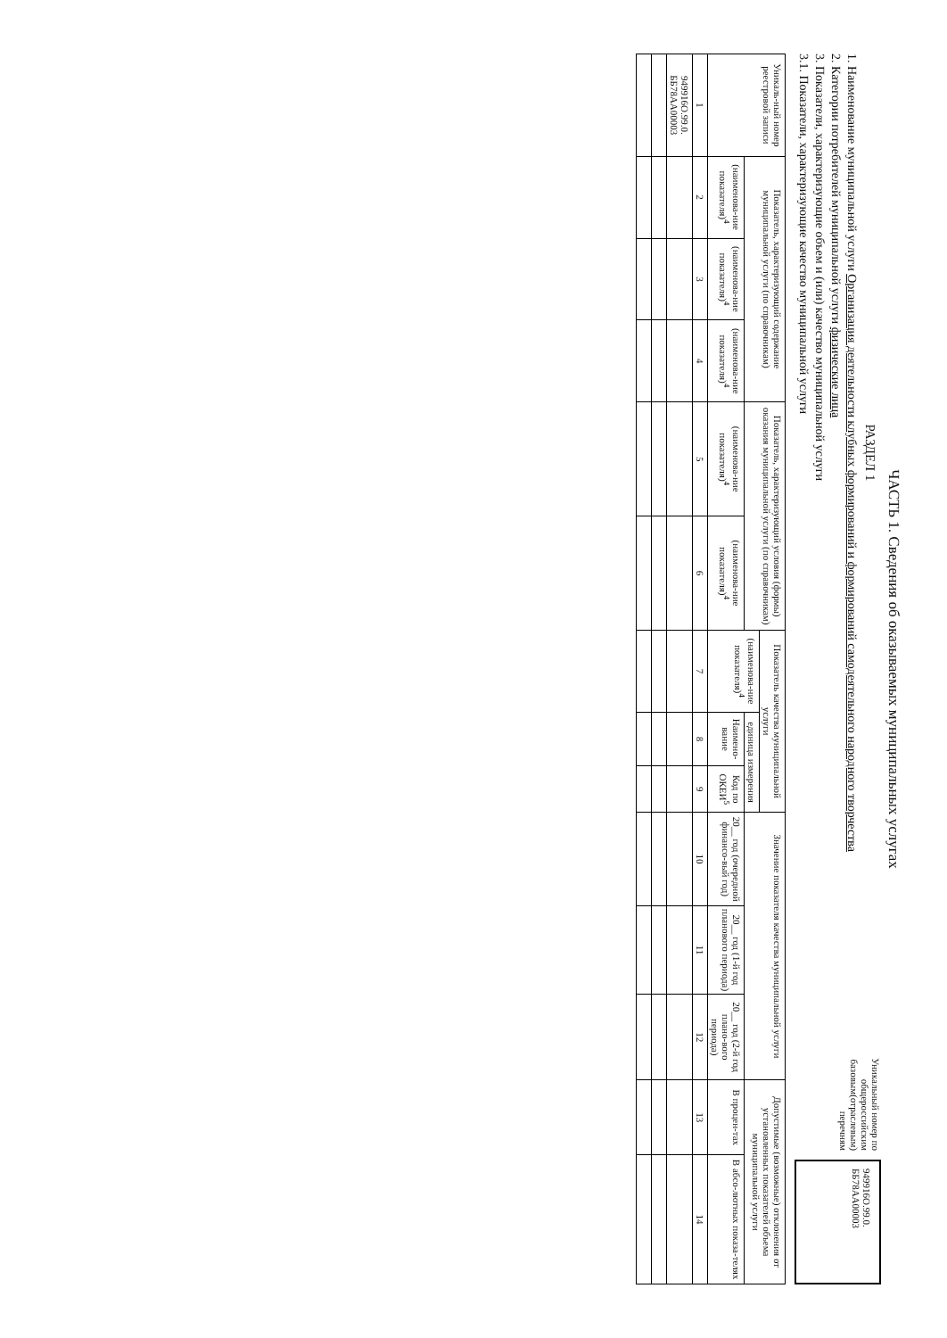ЧАСТЬ 1. Сведения об оказываемых муниципальных услугах
РАЗДЕЛ 1
1. Наименование муниципальной услуги Организация деятельности клубных формирований и формирований самодеятельного народного творчества
2. Категории потребителей муниципальной услуги физические лица
3. Показатели, характеризующие объем и (или) качество муниципальной услуги
3.1. Показатели, характеризующие качество муниципальной услуги
Уникальный номер по общероссийским базовым(отраслевым) перечням
949916О.99.0. ББ78АА00003
| Уникаль-ный номер реестровой записи | Показатель, характеризующий содержание муниципальной услуги (по справочникам) | | | Показатель, характеризующий условия (формы) оказания муниципальной услуги (по справочникам) | | Показатель качества муниципальной услуги | | | Значение показателя качества муниципальной услуги | | | Допустимые (возможные) отклонения от установленных показателей объема муниципальной услуги | |
| --- | --- | --- | --- | --- | --- | --- | --- | --- | --- | --- | --- | --- | --- |
| | | | | | | (наименова-ние показателя)<sup>4</sup> | единица измерения | | | | | | |
| | (наименова-ние показателя)<sup>4</sup> | (наименова-ние показателя)<sup>4</sup> | (наименова-ние показателя)<sup>4</sup> | (наименова-ние показателя)<sup>4</sup> | (наименова-ние показателя)<sup>4</sup> | | Наимено-вание | Код по ОКЕИ<sup>5</sup> | 20__ год (очередной финансо-вый год) | 20__ год (1-й год планового периода) | 20__ год (2-й год плано-вого периода) | В процен-тах | В абсо-лютных показа-телях |
| 1 | 2 | 3 | 4 | 5 | 6 | 7 | 8 | 9 | 10 | 11 | 12 | 13 | 14 |
| 949916О.99.0. ББ78АА00003 | | | | | | | | | | | | | |